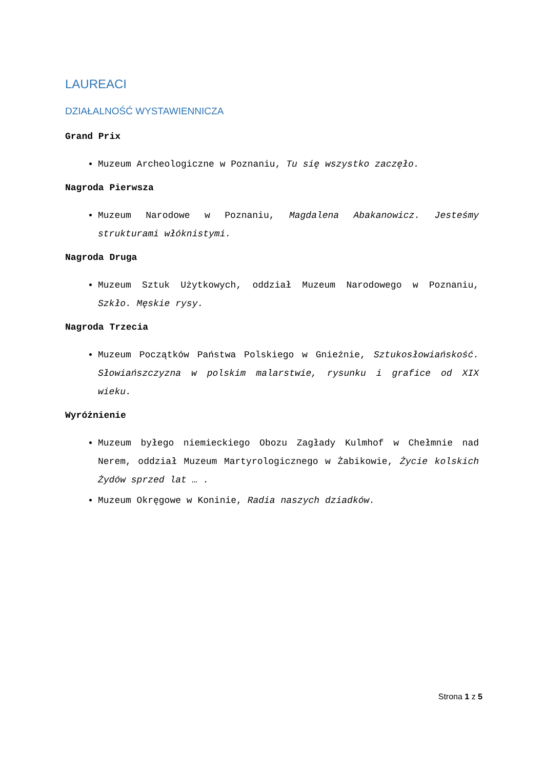LAUREACI
DZIAŁALNOŚĆ WYSTAWIENNICZA
Grand Prix
Muzeum Archeologiczne w Poznaniu, Tu się wszystko zaczęło.
Nagroda Pierwsza
Muzeum Narodowe w Poznaniu, Magdalena Abakanowicz. Jesteśmy strukturami włóknistymi.
Nagroda Druga
Muzeum Sztuk Użytkowych, oddział Muzeum Narodowego w Poznaniu, Szkło. Męskie rysy.
Nagroda Trzecia
Muzeum Początków Państwa Polskiego w Gnieźnie, Sztukosłowiańskość. Słowiańszczyzna w polskim malarstwie, rysunku i grafice od XIX wieku.
Wyróżnienie
Muzeum byłego niemieckiego Obozu Zagłady Kulmhof w Chełmnie nad Nerem, oddział Muzeum Martyrologicznego w Żabikowie, Życie kolskich Żydów sprzed lat … .
Muzeum Okręgowe w Koninie, Radia naszych dziadków.
Strona 1 z 5